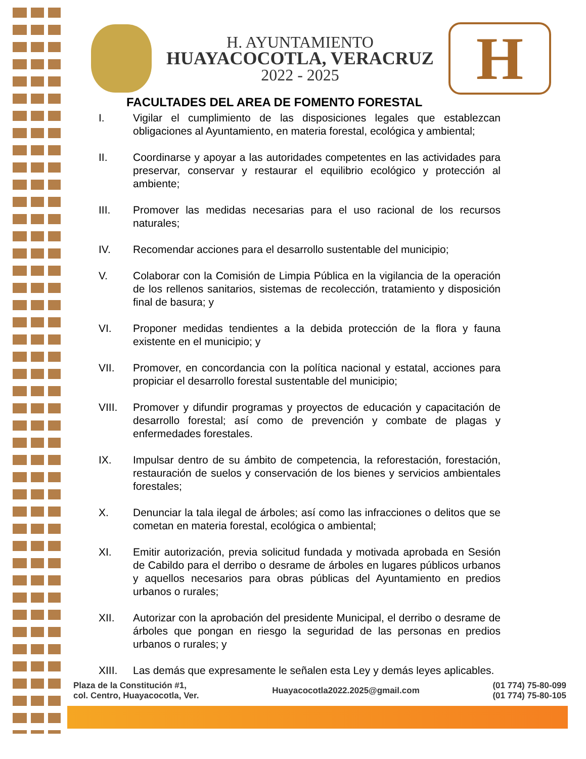H. AYUNTAMIENTO
HUAYACOCOTLA, VERACRUZ
2022 - 2025
H
FACULTADES DEL AREA DE FOMENTO FORESTAL
I. Vigilar el cumplimiento de las disposiciones legales que establezcan obligaciones al Ayuntamiento, en materia forestal, ecológica y ambiental;
II. Coordinarse y apoyar a las autoridades competentes en las actividades para preservar, conservar y restaurar el equilibrio ecológico y protección al ambiente;
III. Promover las medidas necesarias para el uso racional de los recursos naturales;
IV. Recomendar acciones para el desarrollo sustentable del municipio;
V. Colaborar con la Comisión de Limpia Pública en la vigilancia de la operación de los rellenos sanitarios, sistemas de recolección, tratamiento y disposición final de basura; y
VI. Proponer medidas tendientes a la debida protección de la flora y fauna existente en el municipio; y
VII. Promover, en concordancia con la política nacional y estatal, acciones para propiciar el desarrollo forestal sustentable del municipio;
VIII. Promover y difundir programas y proyectos de educación y capacitación de desarrollo forestal; así como de prevención y combate de plagas y enfermedades forestales.
IX. Impulsar dentro de su ámbito de competencia, la reforestación, forestación, restauración de suelos y conservación de los bienes y servicios ambientales forestales;
X. Denunciar la tala ilegal de árboles; así como las infracciones o delitos que se cometan en materia forestal, ecológica o ambiental;
XI. Emitir autorización, previa solicitud fundada y motivada aprobada en Sesión de Cabildo para el derribo o desrame de árboles en lugares públicos urbanos y aquellos necesarios para obras públicas del Ayuntamiento en predios urbanos o rurales;
XII. Autorizar con la aprobación del presidente Municipal, el derribo o desrame de árboles que pongan en riesgo la seguridad de las personas en predios urbanos o rurales; y
XIII. Las demás que expresamente le señalen esta Ley y demás leyes aplicables.
Plaza de la Constitución #1,
col. Centro, Huayacocotla, Ver.
Huayacocotla2022.2025@gmail.com
(01 774) 75-80-099
(01 774) 75-80-105